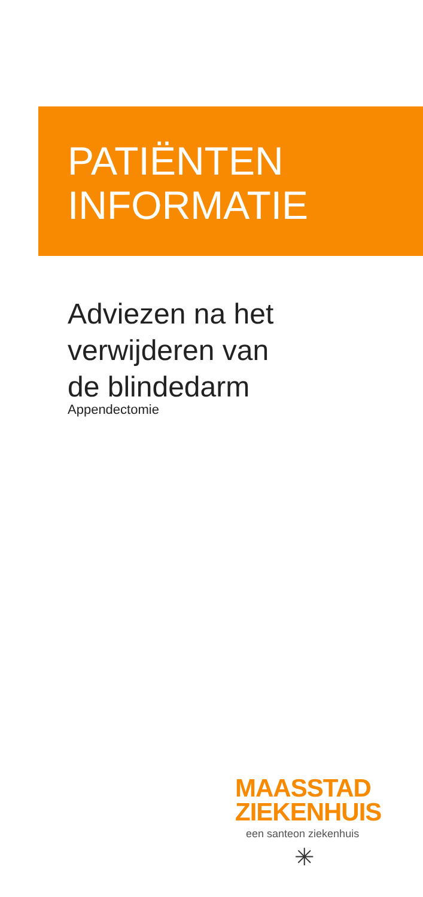PATIËNTEN
INFORMATIE
Adviezen na het
verwijderen van
de blindedarm
Appendectomie
MAASSTAD
ZIEKENHUIS
een santeon ziekenhuis
✳